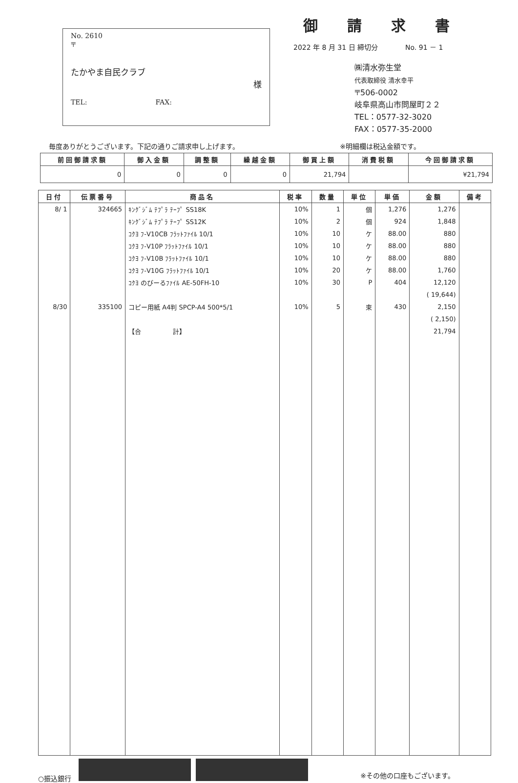No. 2610
〒
たかやま自民クラブ
様
TEL:　　　　　　　　　　FAX:
御請求書
2022 年 8 月 31 日 締切分　　　　No. 91 － 1
㈱清水弥生堂
代表取締役 清水幸平
〒506-0002
岐阜県高山市問屋町２２
TEL：0577-32-3020
FAX：0577-35-2000
毎度ありがとうございます。下記の通りご請求申し上げます。 ※明細欄は税込金額です。
| 前回御請求額 | 御入金額 | 調整額 | 繰越金額 | 御買上額 | 消費税額 | 今回御請求額 |
| --- | --- | --- | --- | --- | --- | --- |
| 0 | 0 | 0 | 0 | 21,794 | | ¥21,794 |
| 日付 | 伝票番号 | 商品名 | 税率 | 数量 | 単位 | 単価 | 金額 | 備考 |
| --- | --- | --- | --- | --- | --- | --- | --- | --- |
| 8/ 1 | 324665 | ｷﾝｸﾞｼﾞﾑ ﾃﾌﾟﾗ ﾃｰﾌﾟ SS18K | 10% | 1 | 個 | 1,276 | 1,276 | |
| | | ｷﾝｸﾞｼﾞﾑ ﾃﾌﾟﾗ ﾃｰﾌﾟ SS12K | 10% | 2 | 個 | 924 | 1,848 | |
| | | ｺｸﾖ ﾌ-V10CB ﾌﾗｯﾄﾌｧｲﾙ 10/1 | 10% | 10 | ケ | 88.00 | 880 | |
| | | ｺｸﾖ ﾌ-V10P ﾌﾗｯﾄﾌｧｲﾙ 10/1 | 10% | 10 | ケ | 88.00 | 880 | |
| | | ｺｸﾖ ﾌ-V10B ﾌﾗｯﾄﾌｧｲﾙ 10/1 | 10% | 10 | ケ | 88.00 | 880 | |
| | | ｺｸﾖ ﾌ-V10G ﾌﾗｯﾄﾌｧｲﾙ 10/1 | 10% | 20 | ケ | 88.00 | 1,760 | |
| | | ｺｸﾖ のびーるﾌｧｲﾙ AE-50FH-10 | 10% | 30 | P | 404 | 12,120 | |
| | | | | | | | ( 19,644) | |
| 8/30 | 335100 | コピー用紙 A4判 SPCP-A4 500*5/1 | 10% | 5 | 束 | 430 | 2,150 | |
| | | | | | | | ( 2,150) | |
| | | 【合 計】 | | | | | 21,794 | |
○振込銀行 ※その他の口座もございます。